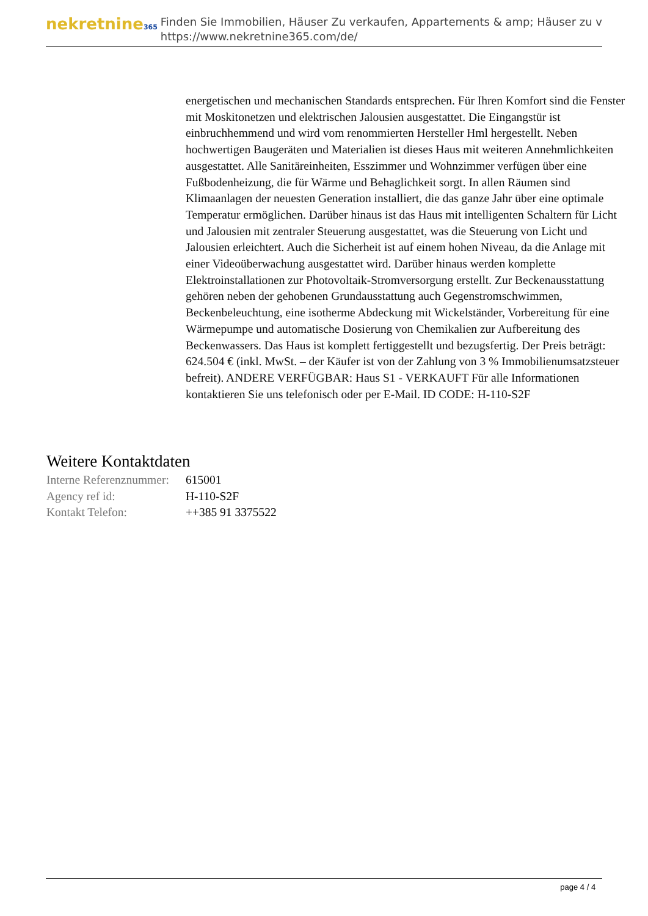nekretnine365
Finden Sie Immobilien, Häuser Zu verkaufen, Appartements & amp; Häuser zu v
https://www.nekretnine365.com/de/
energetischen und mechanischen Standards entsprechen. Für Ihren Komfort sind die Fenster mit Moskitonetzen und elektrischen Jalousien ausgestattet. Die Eingangstür ist einbruchhemmend und wird vom renommierten Hersteller Hml hergestellt. Neben hochwertigen Baugeräten und Materialien ist dieses Haus mit weiteren Annehmlichkeiten ausgestattet. Alle Sanitäreinheiten, Esszimmer und Wohnzimmer verfügen über eine Fußbodenheizung, die für Wärme und Behaglichkeit sorgt. In allen Räumen sind Klimaanlagen der neuesten Generation installiert, die das ganze Jahr über eine optimale Temperatur ermöglichen. Darüber hinaus ist das Haus mit intelligenten Schaltern für Licht und Jalousien mit zentraler Steuerung ausgestattet, was die Steuerung von Licht und Jalousien erleichtert. Auch die Sicherheit ist auf einem hohen Niveau, da die Anlage mit einer Videoüberwachung ausgestattet wird. Darüber hinaus werden komplette Elektroinstallationen zur Photovoltaik-Stromversorgung erstellt. Zur Beckenausstattung gehören neben der gehobenen Grundausstattung auch Gegenstromschwimmen, Beckenbeleuchtung, eine isotherme Abdeckung mit Wickelständer, Vorbereitung für eine Wärmepumpe und automatische Dosierung von Chemikalien zur Aufbereitung des Beckenwassers. Das Haus ist komplett fertiggestellt und bezugsfertig. Der Preis beträgt: 624.504 € (inkl. MwSt. – der Käufer ist von der Zahlung von 3 % Immobilienumsatzsteuer befreit). ANDERE VERFÜGBAR: Haus S1 - VERKAUFT Für alle Informationen kontaktieren Sie uns telefonisch oder per E-Mail. ID CODE: H-110-S2F
Weitere Kontaktdaten
| Interne Referenznummer: | 615001 |
| Agency ref id: | H-110-S2F |
| Kontakt Telefon: | ++385 91 3375522 |
page 4 / 4